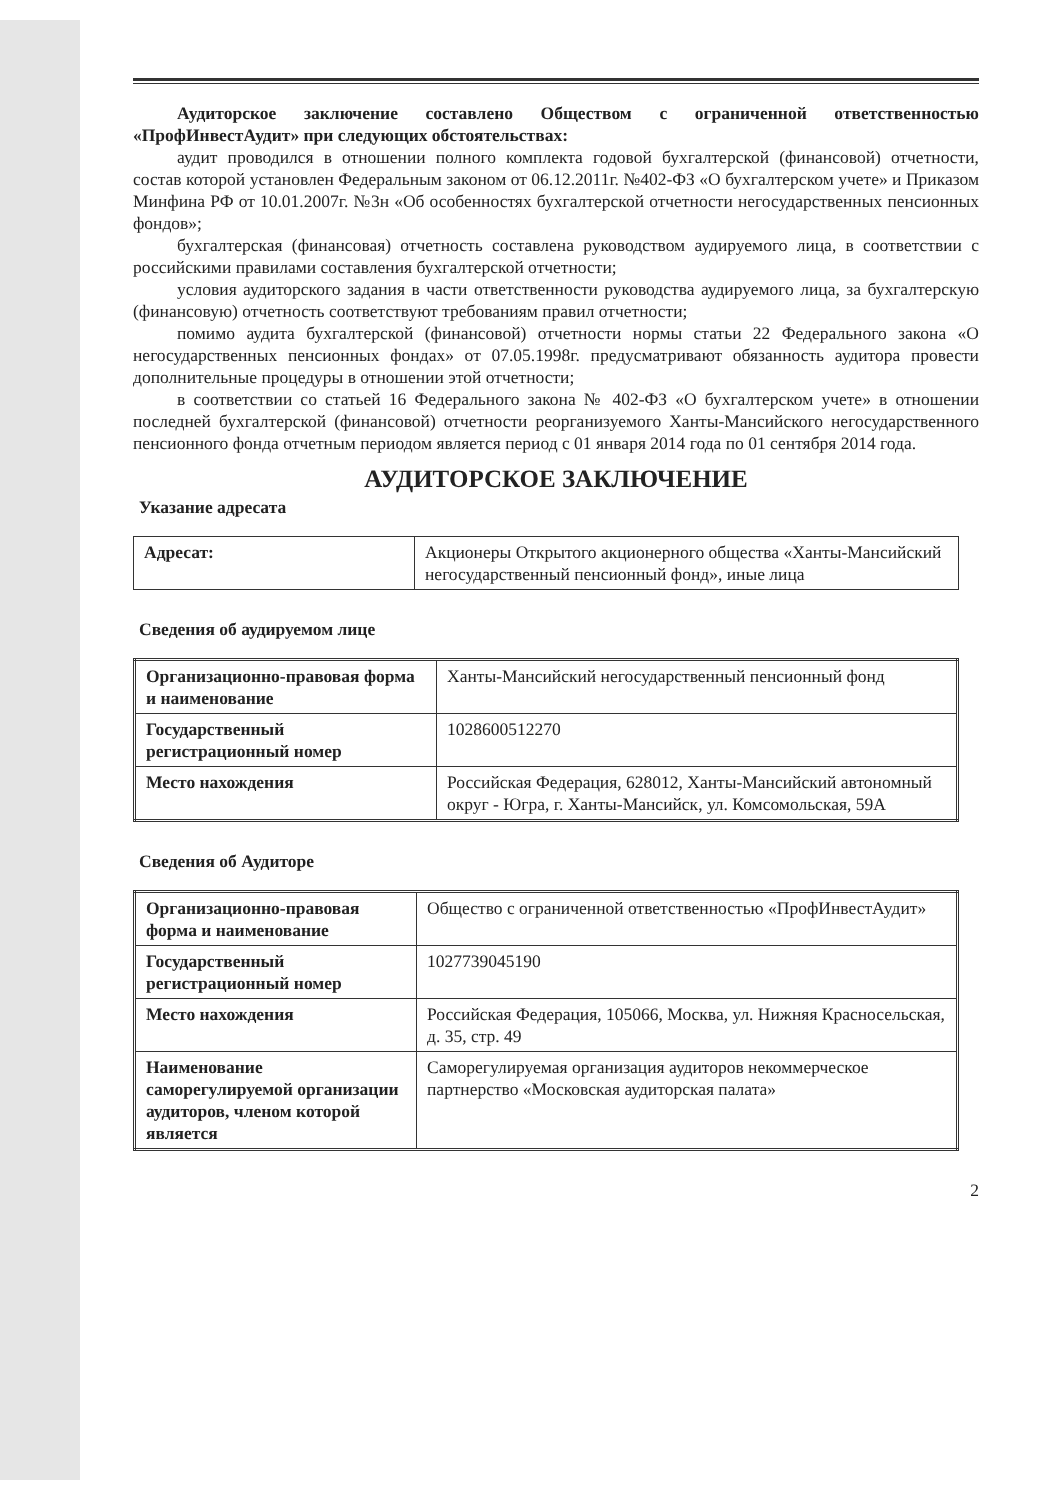Аудиторское заключение составлено Обществом с ограниченной ответственностью «ПрофИнвестАудит» при следующих обстоятельствах:
аудит проводился в отношении полного комплекта годовой бухгалтерской (финансовой) отчетности, состав которой установлен Федеральным законом от 06.12.2011г. №402-ФЗ «О бухгалтерском учете» и Приказом Минфина РФ от 10.01.2007г. №3н «Об особенностях бухгалтерской отчетности негосударственных пенсионных фондов»;
бухгалтерская (финансовая) отчетность составлена руководством аудируемого лица, в соответствии с российскими правилами составления бухгалтерской отчетности;
условия аудиторского задания в части ответственности руководства аудируемого лица, за бухгалтерскую (финансовую) отчетность соответствуют требованиям правил отчетности;
помимо аудита бухгалтерской (финансовой) отчетности нормы статьи 22 Федерального закона «О негосударственных пенсионных фондах» от 07.05.1998г. предусматривают обязанность аудитора провести дополнительные процедуры в отношении этой отчетности;
в соответствии со статьей 16 Федерального закона № 402-ФЗ «О бухгалтерском учете» в отношении последней бухгалтерской (финансовой) отчетности реорганизуемого Ханты-Мансийского негосударственного пенсионного фонда отчетным периодом является период с 01 января 2014 года по 01 сентября 2014 года.
АУДИТОРСКОЕ ЗАКЛЮЧЕНИЕ
Указание адресата
| Адресат: | Акционеры Открытого акционерного общества «Ханты-Мансийский негосударственный пенсионный фонд», иные лица |
Сведения об аудируемом лице
| Организационно-правовая форма и наименование | Ханты-Мансийский негосударственный пенсионный фонд |
| Государственный регистрационный номер | 1028600512270 |
| Место нахождения | Российская Федерация, 628012, Ханты-Мансийский автономный округ - Югра, г. Ханты-Мансийск, ул. Комсомольская, 59А |
Сведения об Аудиторе
| Организационно-правовая форма и наименование | Общество с ограниченной ответственностью «ПрофИнвестАудит» |
| Государственный регистрационный номер | 1027739045190 |
| Место нахождения | Российская Федерация, 105066, Москва, ул. Нижняя Красносельская, д. 35, стр. 49 |
| Наименование саморегулируемой организации аудиторов, членом которой является | Саморегулируемая организация аудиторов некоммерческое партнерство «Московская аудиторская палата» |
2